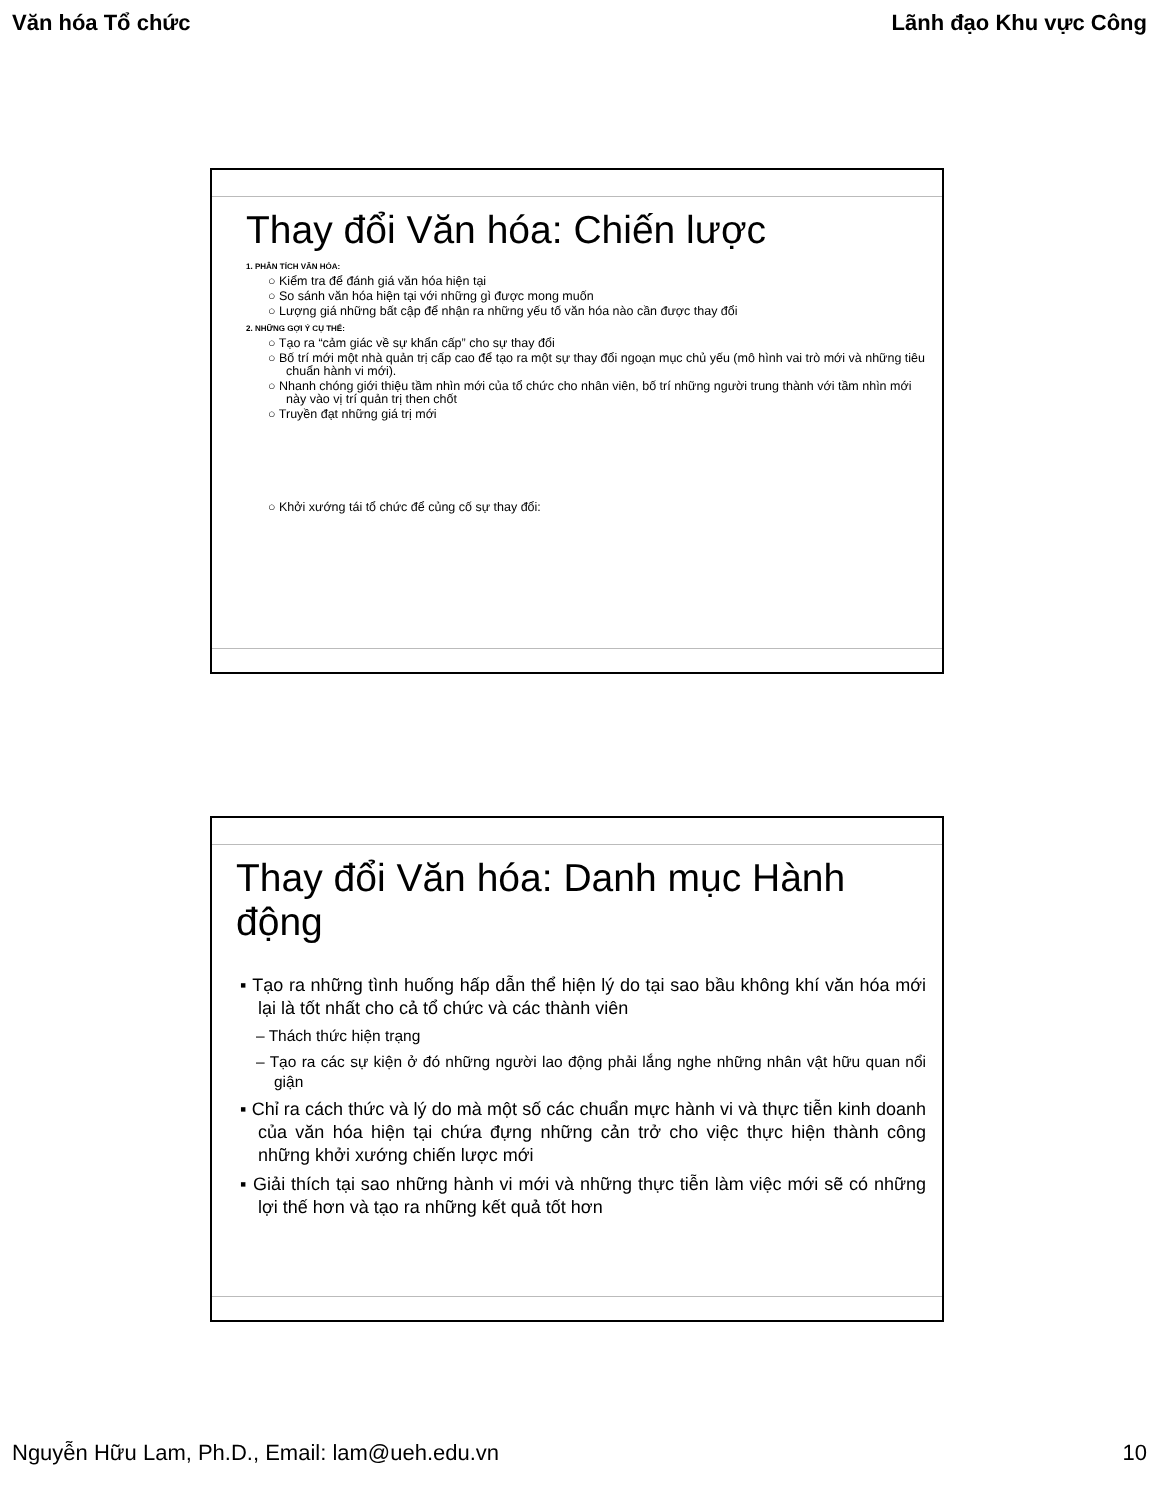Văn hóa Tổ chức Lãnh đạo Khu vực Công
Thay đổi Văn hóa: Chiến lược
1. PHÂN TÍCH VĂN HÓA:
○ Kiểm tra để đánh giá văn hóa hiện tại
○ So sánh văn hóa hiện tại với những gì được mong muốn
○ Lượng giá những bất cập để nhận ra những yếu tố văn hóa nào cần được thay đổi
2. NHỮNG GỢI Ý CỤ THỂ:
○ Tạo ra “cảm giác về sự khẩn cấp” cho sự thay đổi
○ Bố trí mới một nhà quản trị cấp cao để tạo ra một sự thay đổi ngoạn mục chủ yếu (mô hình vai trò mới và những tiêu chuẩn hành vi mới).
○ Nhanh chóng giới thiệu tầm nhìn mới của tổ chức cho nhân viên, bố trí những người trung thành với tầm nhìn mới này vào vị trí quản trị then chốt
○ Truyền đạt những giá trị mới
○ Khởi xướng tái tổ chức để củng cố sự thay đổi:
Thay đổi Văn hóa: Danh mục Hành động
▪ Tạo ra những tình huống hấp dẫn thể hiện lý do tại sao bầu không khí văn hóa mới lại là tốt nhất cho cả tổ chức và các thành viên
– Thách thức hiện trạng
– Tạo ra các sự kiện ở đó những người lao động phải lắng nghe những nhân vật hữu quan nổi giận
▪ Chỉ ra cách thức và lý do mà một số các chuẩn mực hành vi và thực tiễn kinh doanh của văn hóa hiện tại chứa đựng những cản trở cho việc thực hiện thành công những khởi xướng chiến lược mới
▪ Giải thích tại sao những hành vi mới và những thực tiễn làm việc mới sẽ có những lợi thế hơn và tạo ra những kết quả tốt hơn
Nguyễn Hữu Lam, Ph.D., Email: lam@ueh.edu.vn 10